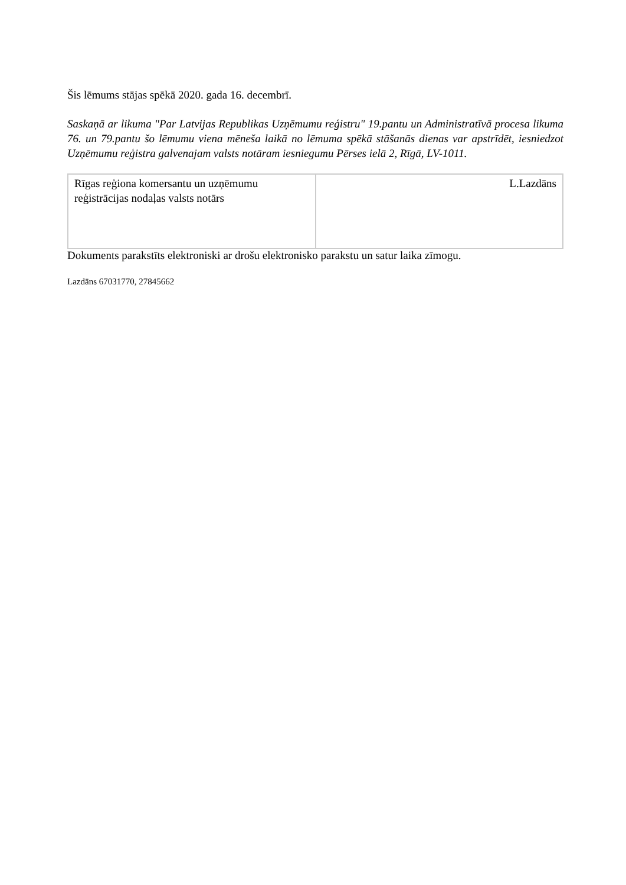Šis lēmums stājas spēkā 2020. gada 16. decembrī.
Saskaņā ar likuma "Par Latvijas Republikas Uzņēmumu reģistru" 19.pantu un Administratīvā procesa likuma 76. un 79.pantu šo lēmumu viena mēneša laikā no lēmuma spēkā stāšanās dienas var apstrīdēt, iesniedzot Uzņēmumu reģistra galvenajam valsts notāram iesniegumu Pērses ielā 2, Rīgā, LV-1011.
| Rīgas reģiona komersantu un uzņēmumu reģistrācijas nodaļas valsts notārs | L.Lazdāns |
Dokuments parakstīts elektroniski ar drošu elektronisko parakstu un satur laika zīmogu.
Lazdāns 67031770, 27845662